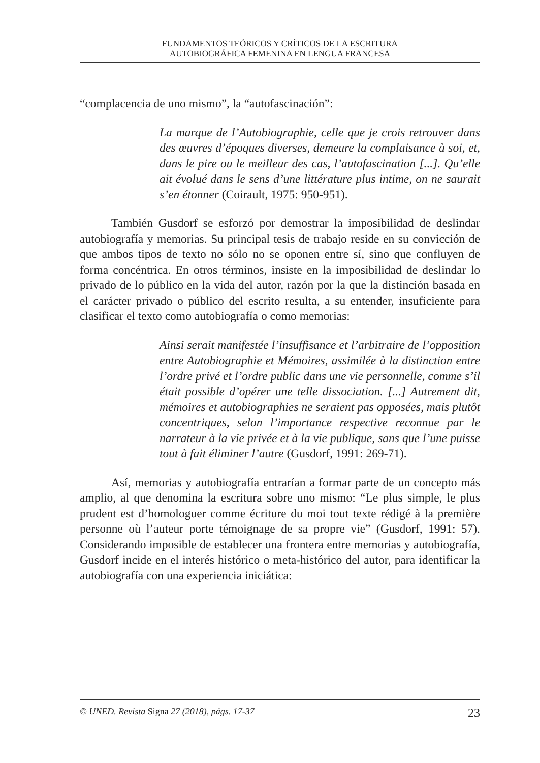FUNDAMENTOS TEÓRICOS Y CRÍTICOS DE LA ESCRITURA
AUTOBIOGRÁFICA FEMENINA EN LENGUA FRANCESA
“complacencia de uno mismo”, la “autofascinación”:
La marque de l’Autobiographie, celle que je crois retrouver dans des œuvres d’époques diverses, demeure la complaisance à soi, et, dans le pire ou le meilleur des cas, l’autofascination [...]. Qu’elle ait évolué dans le sens d’une littérature plus intime, on ne saurait s’en étonner (Coirault, 1975: 950-951).
También Gusdorf se esforzó por demostrar la imposibilidad de deslindar autobiografía y memorias. Su principal tesis de trabajo reside en su convicción de que ambos tipos de texto no sólo no se oponen entre sí, sino que confluyen de forma concéntrica. En otros términos, insiste en la imposibilidad de deslindar lo privado de lo público en la vida del autor, razón por la que la distinción basada en el carácter privado o público del escrito resulta, a su entender, insuficiente para clasificar el texto como autobiografía o como memorias:
Ainsi serait manifestée l’insuffisance et l’arbitraire de l’opposition entre Autobiographie et Mémoires, assimilée à la distinction entre l’ordre privé et l’ordre public dans une vie personnelle, comme s’il était possible d’opérer une telle dissociation. [...] Autrement dit, mémoires et autobiographies ne seraient pas opposées, mais plutôt concentriques, selon l’importance respective reconnue par le narrateur à la vie privée et à la vie publique, sans que l’une puisse tout à fait éliminer l’autre (Gusdorf, 1991: 269-71).
Así, memorias y autobiografía entrarían a formar parte de un concepto más amplio, al que denomina la escritura sobre uno mismo: “Le plus simple, le plus prudent est d’homologuer comme écriture du moi tout texte rédigé à la première personne où l’auteur porte témoignage de sa propre vie” (Gusdorf, 1991: 57). Considerando imposible de establecer una frontera entre memorias y autobiografía, Gusdorf incide en el interés histórico o meta-histórico del autor, para identificar la autobiografía con una experiencia iniciática:
© UNED. Revista Signa 27 (2018), págs. 17-37 23